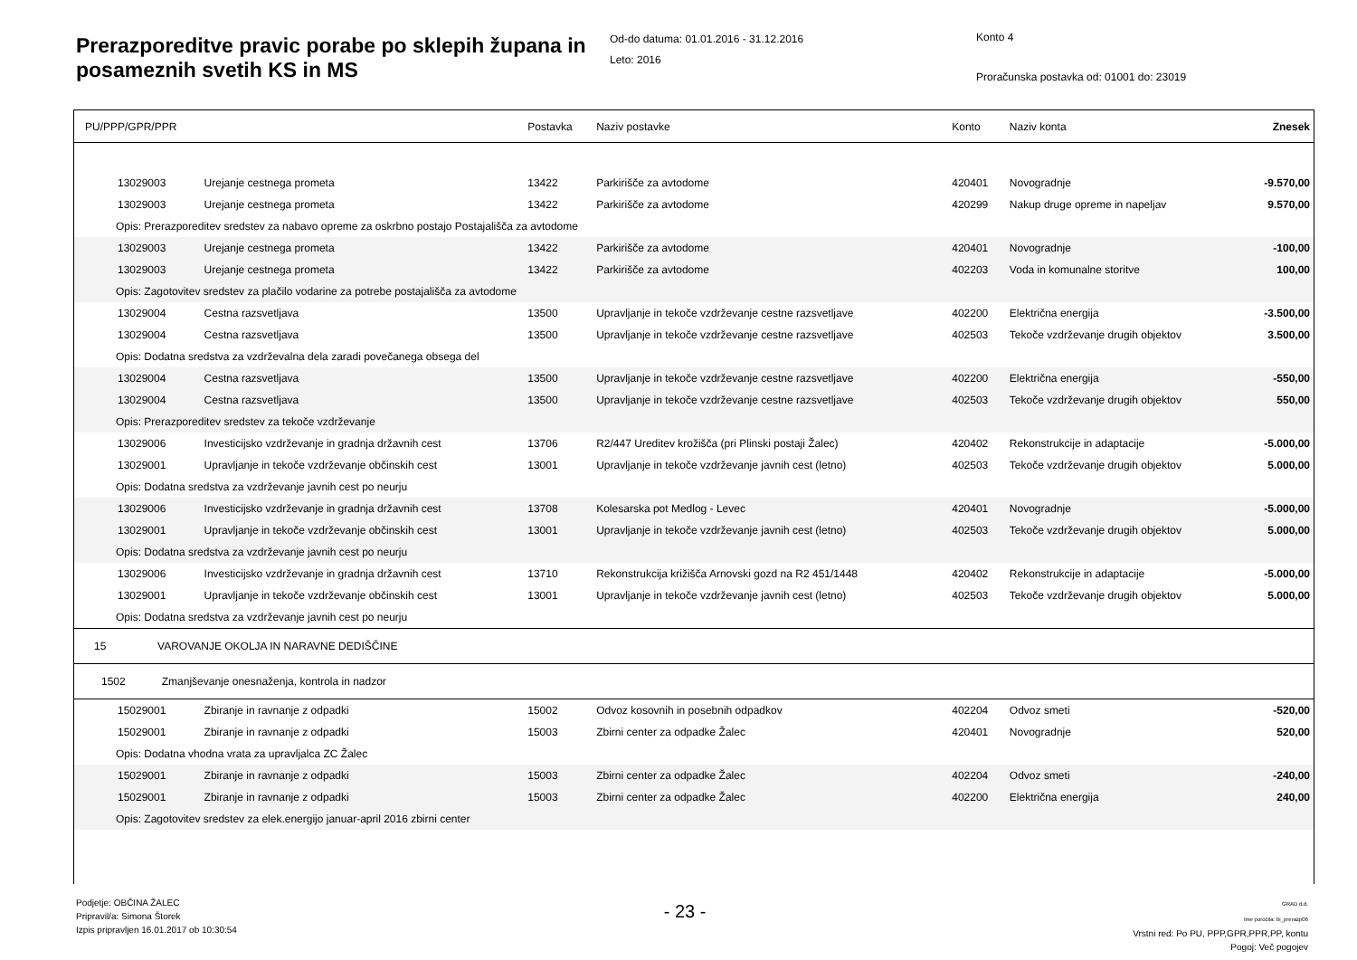Prerazporeditve pravic porabe po sklepih župana in posameznih svetih KS in MS
Od-do datuma: 01.01.2016 - 31.12.2016
Leto: 2016
Konto 4
Proračunska postavka od: 01001 do: 23019
| PU/PPP/GPR/PPR | | Postavka | Naziv postavke | Konto | Naziv konta | Znesek |
| 13029003 | Urejanje cestnega prometa | 13422 | Parkirišče za avtodome | 420401 | Novogradnje | -9.570,00 |
| 13029003 | Urejanje cestnega prometa | 13422 | Parkirišče za avtodome | 420299 | Nakup druge opreme in napeljav | 9.570,00 |
| Opis: Prerazporeditev sredstev za nabavo opreme za oskrbno postajo Postajališča za avtodome | | | | | | |
| 13029003 | Urejanje cestnega prometa | 13422 | Parkirišče za avtodome | 420401 | Novogradnje | -100,00 |
| 13029003 | Urejanje cestnega prometa | 13422 | Parkirišče za avtodome | 402203 | Voda in komunalne storitve | 100,00 |
| Opis: Zagotovitev sredstev za plačilo vodarine za potrebe postajališča za avtodome | | | | | | |
| 13029004 | Cestna razsvetljava | 13500 | Upravljanje in tekoče vzdrževanje cestne razsvetljave | 402200 | Električna energija | -3.500,00 |
| 13029004 | Cestna razsvetljava | 13500 | Upravljanje in tekoče vzdrževanje cestne razsvetljave | 402503 | Tekoče vzdrževanje drugih objektov | 3.500,00 |
| Opis: Dodatna sredstva za vzdrževalna dela zaradi povečanega obsega del | | | | | | |
| 13029004 | Cestna razsvetljava | 13500 | Upravljanje in tekoče vzdrževanje cestne razsvetljave | 402200 | Električna energija | -550,00 |
| 13029004 | Cestna razsvetljava | 13500 | Upravljanje in tekoče vzdrževanje cestne razsvetljave | 402503 | Tekoče vzdrževanje drugih objektov | 550,00 |
| Opis: Prerazporeditev sredstev za tekoče vzdrževanje | | | | | | |
| 13029006 | Investicijsko vzdrževanje in gradnja državnih cest | 13706 | R2/447 Ureditev krožišča (pri Plinski postaji Žalec) | 420402 | Rekonstrukcije in adaptacije | -5.000,00 |
| 13029001 | Upravljanje in tekoče vzdrževanje občinskih cest | 13001 | Upravljanje in tekoče vzdrževanje javnih cest (letno) | 402503 | Tekoče vzdrževanje drugih objektov | 5.000,00 |
| Opis: Dodatna sredstva za vzdrževanje javnih cest po neurju | | | | | | |
| 13029006 | Investicijsko vzdrževanje in gradnja državnih cest | 13708 | Kolesarska pot Medlog - Levec | 420401 | Novogradnje | -5.000,00 |
| 13029001 | Upravljanje in tekoče vzdrževanje občinskih cest | 13001 | Upravljanje in tekoče vzdrževanje javnih cest (letno) | 402503 | Tekoče vzdrževanje drugih objektov | 5.000,00 |
| Opis: Dodatna sredstva za vzdrževanje javnih cest po neurju | | | | | | |
| 13029006 | Investicijsko vzdrževanje in gradnja državnih cest | 13710 | Rekonstrukcija križišča Arnovski gozd na R2 451/1448 | 420402 | Rekonstrukcije in adaptacije | -5.000,00 |
| 13029001 | Upravljanje in tekoče vzdrževanje občinskih cest | 13001 | Upravljanje in tekoče vzdrževanje javnih cest (letno) | 402503 | Tekoče vzdrževanje drugih objektov | 5.000,00 |
| Opis: Dodatna sredstva za vzdrževanje javnih cest po neurju | | | | | | |
| 15 VAROVANJE OKOLJA IN NARAVNE DEDIŠČINE | | | | | | |
| 1502 Zmanjševanje onesnaženja, kontrola in nadzor | | | | | | |
| 15029001 | Zbiranje in ravnanje z odpadki | 15002 | Odvoz kosovnih in posebnih odpadkov | 402204 | Odvoz smeti | -520,00 |
| 15029001 | Zbiranje in ravnanje z odpadki | 15003 | Zbirni center za odpadke Žalec | 420401 | Novogradnje | 520,00 |
| Opis: Dodatna vhodna vrata za upravljalca ZC Žalec | | | | | | |
| 15029001 | Zbiranje in ravnanje z odpadki | 15003 | Zbirni center za odpadke Žalec | 402204 | Odvoz smeti | -240,00 |
| 15029001 | Zbiranje in ravnanje z odpadki | 15003 | Zbirni center za odpadke Žalec | 402200 | Električna energija | 240,00 |
| Opis: Zagotovitev sredstev za elek.energijo januar-april 2016 zbirni center | | | | | | |
Podjetje: OBČINA ŽALEC
Pripravil/a: Simona Štorek
Izpis pripravljen 16.01.2017 ob 10:30:54
- 23 -
GRAD d.d.
Ime poročila: bi_prerazp06
Vrstni red: Po PU, PPP,GPR,PPR,PP, kontu
Pogoj: Več pogojev